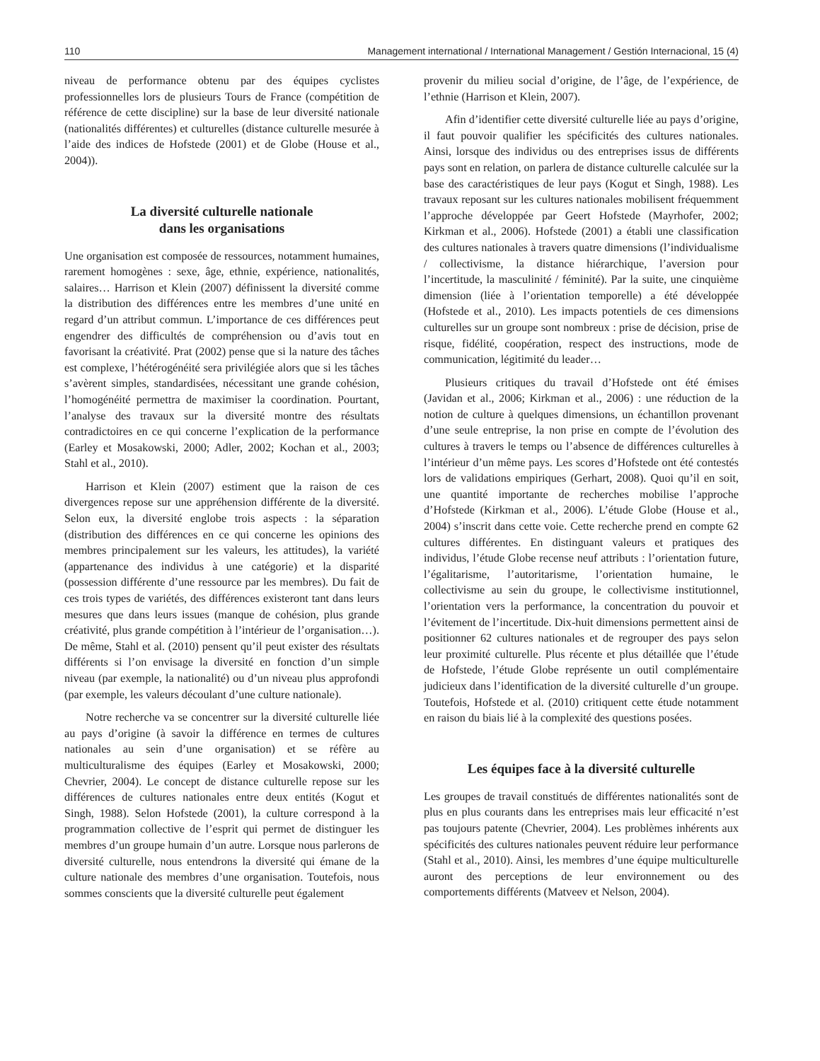110 Management international / International Management / Gestión Internacional, 15 (4)
niveau de performance obtenu par des équipes cyclistes professionnelles lors de plusieurs Tours de France (compétition de référence de cette discipline) sur la base de leur diversité nationale (nationalités différentes) et culturelles (distance culturelle mesurée à l’aide des indices de Hofstede (2001) et de Globe (House et al., 2004)).
La diversité culturelle nationale
dans les organisations
Une organisation est composée de ressources, notamment humaines, rarement homogènes : sexe, âge, ethnie, expérience, nationalités, salaires… Harrison et Klein (2007) définissent la diversité comme la distribution des différences entre les membres d’une unité en regard d’un attribut commun. L’importance de ces différences peut engendrer des difficultés de compréhension ou d’avis tout en favorisant la créativité. Prat (2002) pense que si la nature des tâches est complexe, l’hétérogénéité sera privilégiée alors que si les tâches s’avèrent simples, standardisées, nécessitant une grande cohésion, l’homogénéité permettra de maximiser la coordination. Pourtant, l’analyse des travaux sur la diversité montre des résultats contradictoires en ce qui concerne l’explication de la performance (Earley et Mosakowski, 2000; Adler, 2002; Kochan et al., 2003; Stahl et al., 2010).
Harrison et Klein (2007) estiment que la raison de ces divergences repose sur une appréhension différente de la diversité. Selon eux, la diversité englobe trois aspects : la séparation (distribution des différences en ce qui concerne les opinions des membres principalement sur les valeurs, les attitudes), la variété (appartenance des individus à une catégorie) et la disparité (possession différente d’une ressource par les membres). Du fait de ces trois types de variétés, des différences existeront tant dans leurs mesures que dans leurs issues (manque de cohésion, plus grande créativité, plus grande compétition à l’intérieur de l’organisation…). De même, Stahl et al. (2010) pensent qu’il peut exister des résultats différents si l’on envisage la diversité en fonction d’un simple niveau (par exemple, la nationalité) ou d’un niveau plus approfondi (par exemple, les valeurs découlant d’une culture nationale).
Notre recherche va se concentrer sur la diversité culturelle liée au pays d’origine (à savoir la différence en termes de cultures nationales au sein d’une organisation) et se réfère au multiculturalisme des équipes (Earley et Mosakowski, 2000; Chevrier, 2004). Le concept de distance culturelle repose sur les différences de cultures nationales entre deux entités (Kogut et Singh, 1988). Selon Hofstede (2001), la culture correspond à la programmation collective de l’esprit qui permet de distinguer les membres d’un groupe humain d’un autre. Lorsque nous parlerons de diversité culturelle, nous entendrons la diversité qui émane de la culture nationale des membres d’une organisation. Toutefois, nous sommes conscients que la diversité culturelle peut également
provenir du milieu social d’origine, de l’âge, de l’expérience, de l’ethnie (Harrison et Klein, 2007).
Afin d’identifier cette diversité culturelle liée au pays d’origine, il faut pouvoir qualifier les spécificités des cultures nationales. Ainsi, lorsque des individus ou des entreprises issus de différents pays sont en relation, on parlera de distance culturelle calculée sur la base des caractéristiques de leur pays (Kogut et Singh, 1988). Les travaux reposant sur les cultures nationales mobilisent fréquemment l’approche développée par Geert Hofstede (Mayrhofer, 2002; Kirkman et al., 2006). Hofstede (2001) a établi une classification des cultures nationales à travers quatre dimensions (l’individualisme / collectivisme, la distance hiérarchique, l’aversion pour l’incertitude, la masculinité / féminité). Par la suite, une cinquième dimension (liée à l’orientation temporelle) a été développée (Hofstede et al., 2010). Les impacts potentiels de ces dimensions culturelles sur un groupe sont nombreux : prise de décision, prise de risque, fidélité, coopération, respect des instructions, mode de communication, légitimité du leader…
Plusieurs critiques du travail d’Hofstede ont été émises (Javidan et al., 2006; Kirkman et al., 2006) : une réduction de la notion de culture à quelques dimensions, un échantillon provenant d’une seule entreprise, la non prise en compte de l’évolution des cultures à travers le temps ou l’absence de différences culturelles à l’intérieur d’un même pays. Les scores d’Hofstede ont été contestés lors de validations empiriques (Gerhart, 2008). Quoi qu’il en soit, une quantité importante de recherches mobilise l’approche d’Hofstede (Kirkman et al., 2006). L’étude Globe (House et al., 2004) s’inscrit dans cette voie. Cette recherche prend en compte 62 cultures différentes. En distinguant valeurs et pratiques des individus, l’étude Globe recense neuf attributs : l’orientation future, l’égalitarisme, l’autoritarisme, l’orientation humaine, le collectivisme au sein du groupe, le collectivisme institutionnel, l’orientation vers la performance, la concentration du pouvoir et l’évitement de l’incertitude. Dix-huit dimensions permettent ainsi de positionner 62 cultures nationales et de regrouper des pays selon leur proximité culturelle. Plus récente et plus détaillée que l’étude de Hofstede, l’étude Globe représente un outil complémentaire judicieux dans l’identification de la diversité culturelle d’un groupe. Toutefois, Hofstede et al. (2010) critiquent cette étude notamment en raison du biais lié à la complexité des questions posées.
Les équipes face à la diversité culturelle
Les groupes de travail constitués de différentes nationalités sont de plus en plus courants dans les entreprises mais leur efficacité n’est pas toujours patente (Chevrier, 2004). Les problèmes inhérents aux spécificités des cultures nationales peuvent réduire leur performance (Stahl et al., 2010). Ainsi, les membres d’une équipe multiculturelle auront des perceptions de leur environnement ou des comportements différents (Matveev et Nelson, 2004).